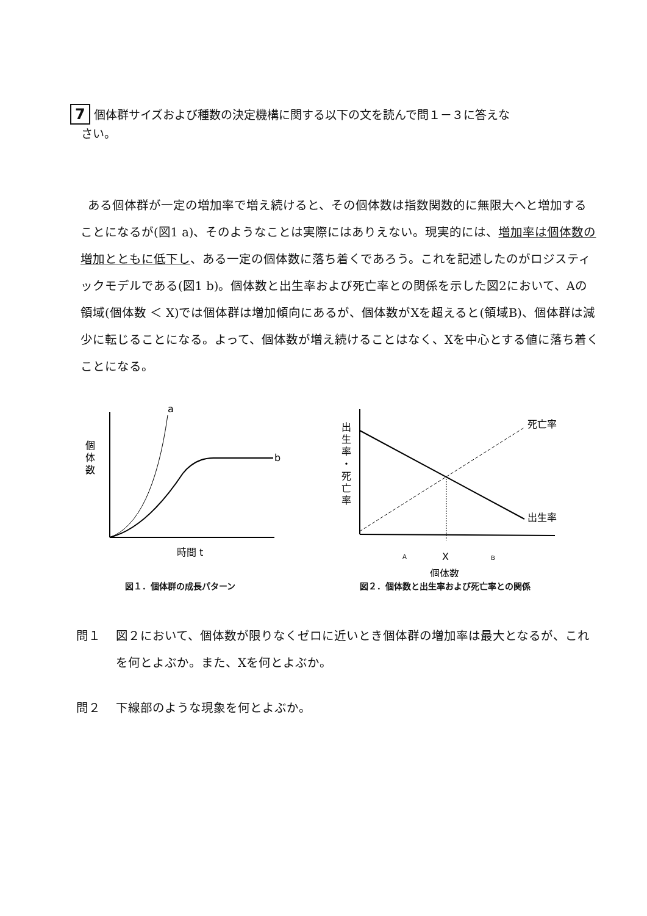7 個体群サイズおよび種数の決定機構に関する以下の文を読んで問１－３に答えな
さい。
ある個体群が一定の増加率で増え続けると、その個体数は指数関数的に無限大へと増加することになるが(図1 a)、そのようなことは実際にはありえない。現実的には、増加率は個体数の増加とともに低下し、ある一定の個体数に落ち着くであろう。これを記述したのがロジスティックモデルである(図1 b)。個体数と出生率および死亡率との関係を示した図2において、Aの領域(個体数 ＜ X)では個体群は増加傾向にあるが、個体数がXを超えると(領域B)、個体群は減少に転じることになる。よって、個体数が増え続けることはなく、Xを中心とする値に落ち着くことになる。
a
b
個
体
数
時間 t
図１．個体群の成長パターン
出
生
率
・
死
亡
率
死亡率
出生率
A
X
B
個体数
図２．個体数と出生率および死亡率との関係
問１ 図２において、個体数が限りなくゼロに近いとき個体群の増加率は最大となるが、これを何とよぶか。また、Xを何とよぶか。
問２ 下線部のような現象を何とよぶか。